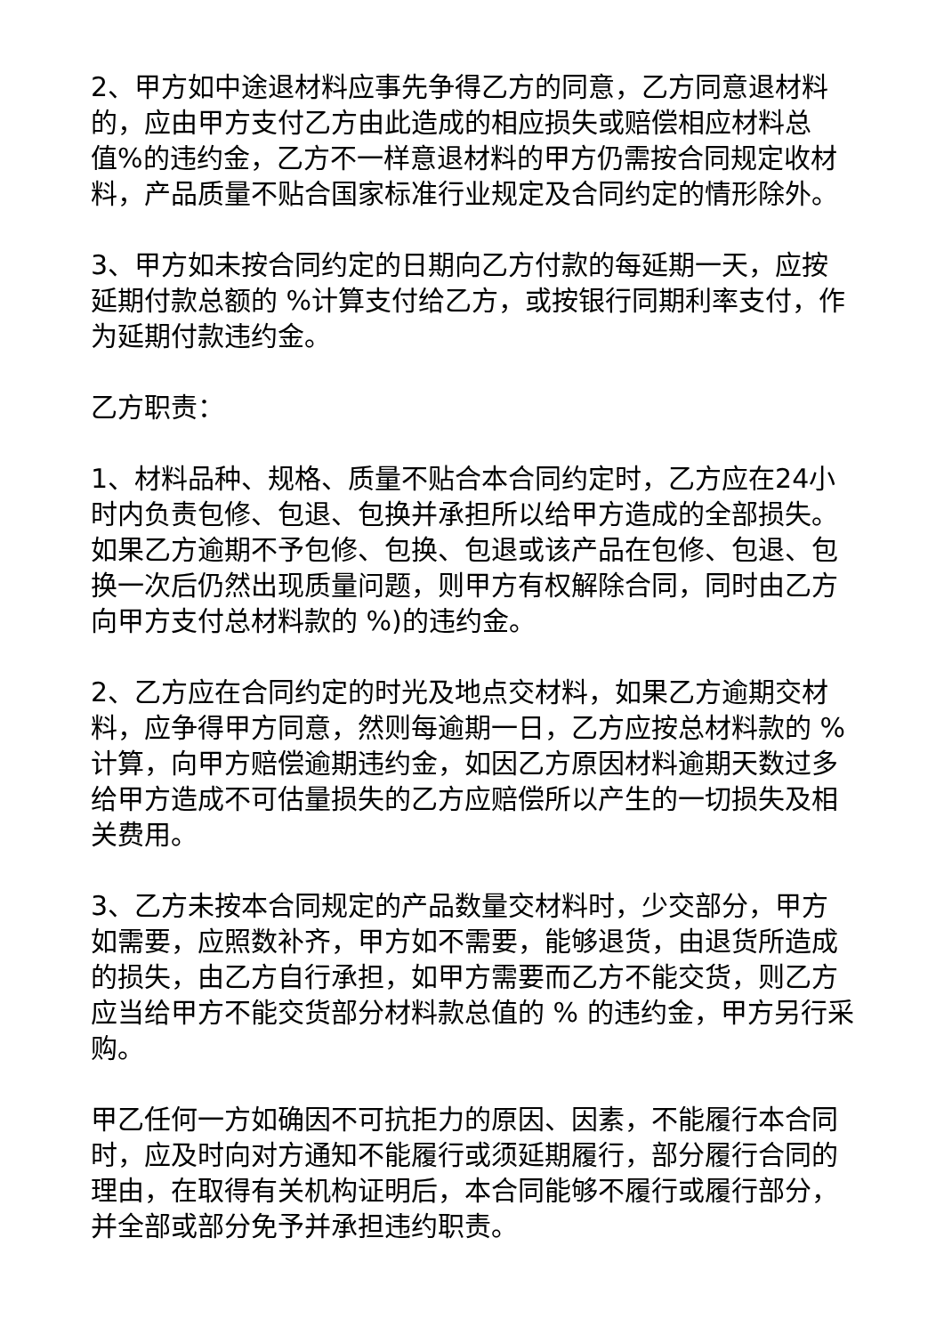2、甲方如中途退材料应事先争得乙方的同意，乙方同意退材料的，应由甲方支付乙方由此造成的相应损失或赔偿相应材料总值%的违约金，乙方不一样意退材料的甲方仍需按合同规定收材料，产品质量不贴合国家标准行业规定及合同约定的情形除外。
3、甲方如未按合同约定的日期向乙方付款的每延期一天，应按延期付款总额的 %计算支付给乙方，或按银行同期利率支付，作为延期付款违约金。
乙方职责：
1、材料品种、规格、质量不贴合本合同约定时，乙方应在24小时内负责包修、包退、包换并承担所以给甲方造成的全部损失。如果乙方逾期不予包修、包换、包退或该产品在包修、包退、包换一次后仍然出现质量问题，则甲方有权解除合同，同时由乙方向甲方支付总材料款的 %)的违约金。
2、乙方应在合同约定的时光及地点交材料，如果乙方逾期交材料，应争得甲方同意，然则每逾期一日，乙方应按总材料款的 %计算，向甲方赔偿逾期违约金，如因乙方原因材料逾期天数过多给甲方造成不可估量损失的乙方应赔偿所以产生的一切损失及相关费用。
3、乙方未按本合同规定的产品数量交材料时，少交部分，甲方如需要，应照数补齐，甲方如不需要，能够退货，由退货所造成的损失，由乙方自行承担，如甲方需要而乙方不能交货，则乙方应当给甲方不能交货部分材料款总值的 % 的违约金，甲方另行采购。
甲乙任何一方如确因不可抗拒力的原因、因素，不能履行本合同时，应及时向对方通知不能履行或须延期履行，部分履行合同的理由，在取得有关机构证明后，本合同能够不履行或履行部分，并全部或部分免予并承担违约职责。